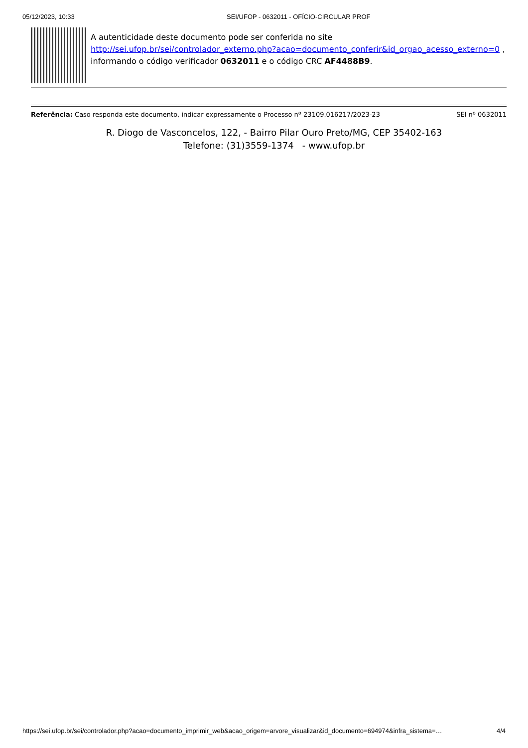05/12/2023, 10:33 SEI/UFOP - 0632011 - OFÍCIO-CIRCULAR PROF
A autenticidade deste documento pode ser conferida no site http://sei.ufop.br/sei/controlador_externo.php?acao=documento_conferir&id_orgao_acesso_externo=0 , informando o código verificador 0632011 e o código CRC AF4488B9.
Referência: Caso responda este documento, indicar expressamente o Processo nº 23109.016217/2023-23 SEI nº 0632011
R. Diogo de Vasconcelos, 122, - Bairro Pilar Ouro Preto/MG, CEP 35402-163
Telefone: (31)3559-1374 - www.ufop.br
https://sei.ufop.br/sei/controlador.php?acao=documento_imprimir_web&acao_origem=arvore_visualizar&id_documento=694974&infra_sistema=… 4/4